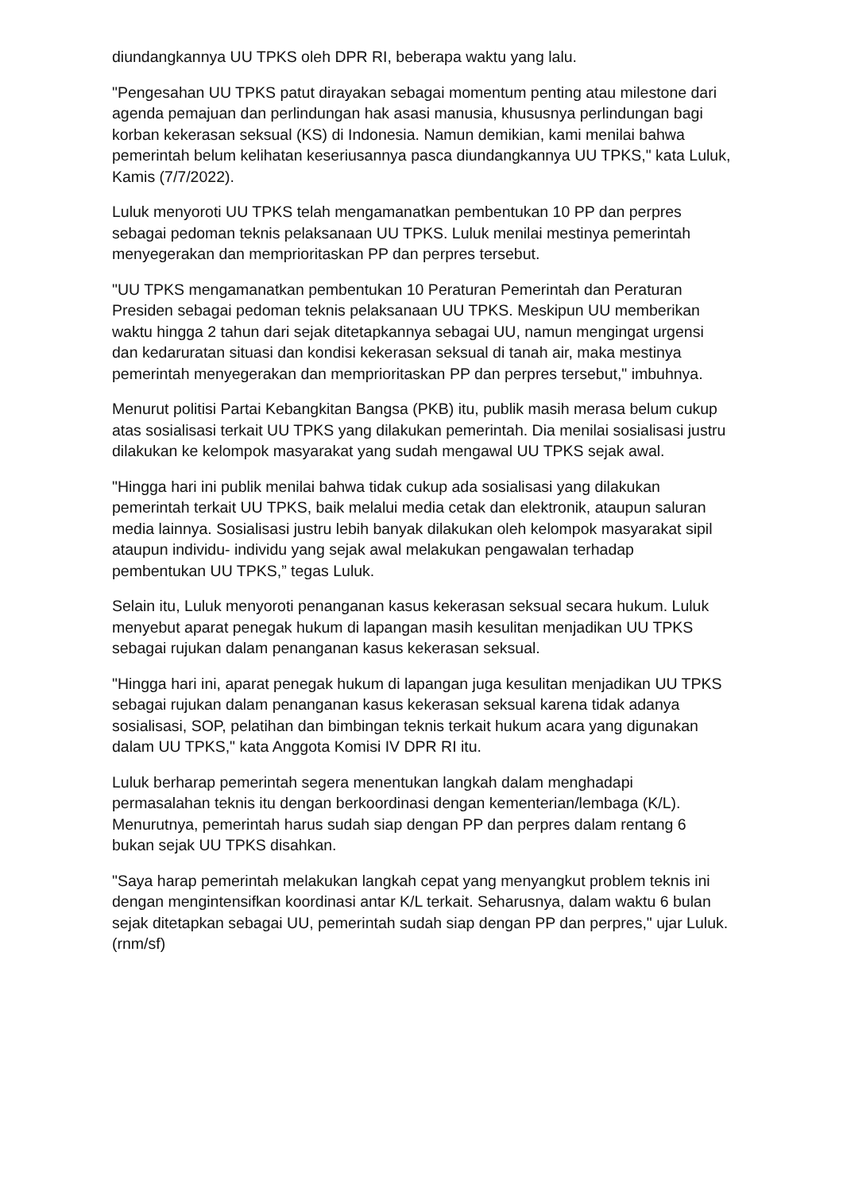diundangkannya UU TPKS oleh DPR RI, beberapa waktu yang lalu.
"Pengesahan UU TPKS patut dirayakan sebagai momentum penting atau milestone dari agenda pemajuan dan perlindungan hak asasi manusia, khususnya perlindungan bagi korban kekerasan seksual (KS) di Indonesia. Namun demikian, kami menilai bahwa pemerintah belum kelihatan keseriusannya pasca diundangkannya UU TPKS," kata Luluk, Kamis (7/7/2022).
Luluk menyoroti UU TPKS telah mengamanatkan pembentukan 10 PP dan perpres sebagai pedoman teknis pelaksanaan UU TPKS. Luluk menilai mestinya pemerintah menyegerakan dan memprioritaskan PP dan perpres tersebut.
"UU TPKS mengamanatkan pembentukan 10 Peraturan Pemerintah dan Peraturan Presiden sebagai pedoman teknis pelaksanaan UU TPKS. Meskipun UU memberikan waktu hingga 2 tahun dari sejak ditetapkannya sebagai UU, namun mengingat urgensi dan kedaruratan situasi dan kondisi kekerasan seksual di tanah air, maka mestinya pemerintah menyegerakan dan memprioritaskan PP dan perpres tersebut," imbuhnya.
Menurut politisi Partai Kebangkitan Bangsa (PKB) itu, publik masih merasa belum cukup atas sosialisasi terkait UU TPKS yang dilakukan pemerintah. Dia menilai sosialisasi justru dilakukan ke kelompok masyarakat yang sudah mengawal UU TPKS sejak awal.
"Hingga hari ini publik menilai bahwa tidak cukup ada sosialisasi yang dilakukan pemerintah terkait UU TPKS, baik melalui media cetak dan elektronik, ataupun saluran media lainnya. Sosialisasi justru lebih banyak dilakukan oleh kelompok masyarakat sipil ataupun individu- individu yang sejak awal melakukan pengawalan terhadap pembentukan UU TPKS,” tegas Luluk.
Selain itu, Luluk menyoroti penanganan kasus kekerasan seksual secara hukum. Luluk menyebut aparat penegak hukum di lapangan masih kesulitan menjadikan UU TPKS sebagai rujukan dalam penanganan kasus kekerasan seksual.
"Hingga hari ini, aparat penegak hukum di lapangan juga kesulitan menjadikan UU TPKS sebagai rujukan dalam penanganan kasus kekerasan seksual karena tidak adanya sosialisasi, SOP, pelatihan dan bimbingan teknis terkait hukum acara yang digunakan dalam UU TPKS," kata Anggota Komisi IV DPR RI itu.
Luluk berharap pemerintah segera menentukan langkah dalam menghadapi permasalahan teknis itu dengan berkoordinasi dengan kementerian/lembaga (K/L). Menurutnya, pemerintah harus sudah siap dengan PP dan perpres dalam rentang 6 bukan sejak UU TPKS disahkan.
"Saya harap pemerintah melakukan langkah cepat yang menyangkut problem teknis ini dengan mengintensifkan koordinasi antar K/L terkait. Seharusnya, dalam waktu 6 bulan sejak ditetapkan sebagai UU, pemerintah sudah siap dengan PP dan perpres," ujar Luluk. (rnm/sf)